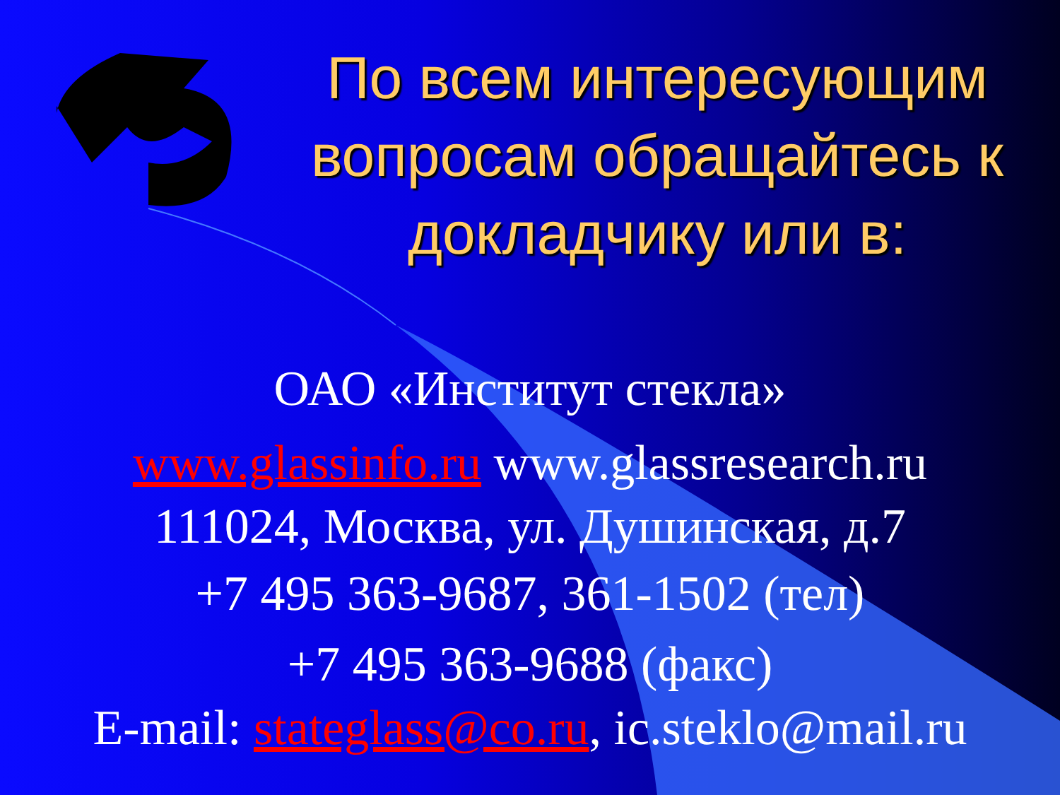По всем интересующим вопросам обращайтесь к докладчику или в:
ОАО «Институт стекла»
www.glassinfo.ru www.glassresearch.ru
111024, Москва, ул. Душинская, д.7
+7 495 363-9687, 361-1502 (тел)
+7 495 363-9688 (факс)
E-mail: stateglass@co.ru, ic.steklo@mail.ru